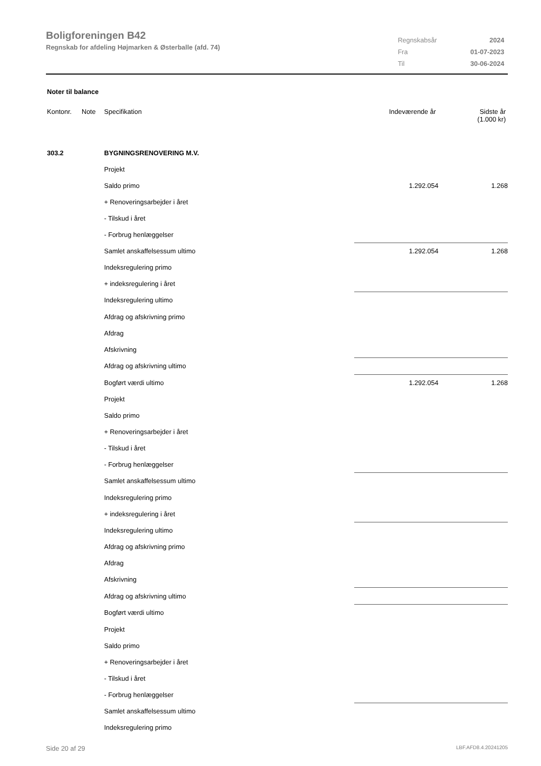Boligforeningen B42
Regnskab for afdeling Højmarken & Østerballe (afd. 74)
| Regnskabsår | 2024 |
| Fra | 01-07-2023 |
| Til | 30-06-2024 |
Noter til balance
| Kontonr. | Note | Specifikation | Indeværende år | Sidste år (1.000 kr) |
| 303.2 | | BYGNINGSRENOVERING M.V. | | |
| | | Projekt | | |
| | | Saldo primo | 1.292.054 | 1.268 |
| | | + Renoveringsarbejder i året | | |
| | | - Tilskud i året | | |
| | | - Forbrug henlæggelser | | |
| | | Samlet anskaffelsessum ultimo | 1.292.054 | 1.268 |
| | | Indeksregulering primo | | |
| | | + indeksregulering i året | | |
| | | Indeksregulering ultimo | | |
| | | Afdrag og afskrivning primo | | |
| | | Afdrag | | |
| | | Afskrivning | | |
| | | Afdrag og afskrivning ultimo | | |
| | | Bogført værdi ultimo | 1.292.054 | 1.268 |
| | | Projekt | | |
| | | Saldo primo | | |
| | | + Renoveringsarbejder i året | | |
| | | - Tilskud i året | | |
| | | - Forbrug henlæggelser | | |
| | | Samlet anskaffelsessum ultimo | | |
| | | Indeksregulering primo | | |
| | | + indeksregulering i året | | |
| | | Indeksregulering ultimo | | |
| | | Afdrag og afskrivning primo | | |
| | | Afdrag | | |
| | | Afskrivning | | |
| | | Afdrag og afskrivning ultimo | | |
| | | Bogført værdi ultimo | | |
| | | Projekt | | |
| | | Saldo primo | | |
| | | + Renoveringsarbejder i året | | |
| | | - Tilskud i året | | |
| | | - Forbrug henlæggelser | | |
| | | Samlet anskaffelsessum ultimo | | |
| | | Indeksregulering primo | | |
Side 20 af 29 LBF.AFD8.4.20241205